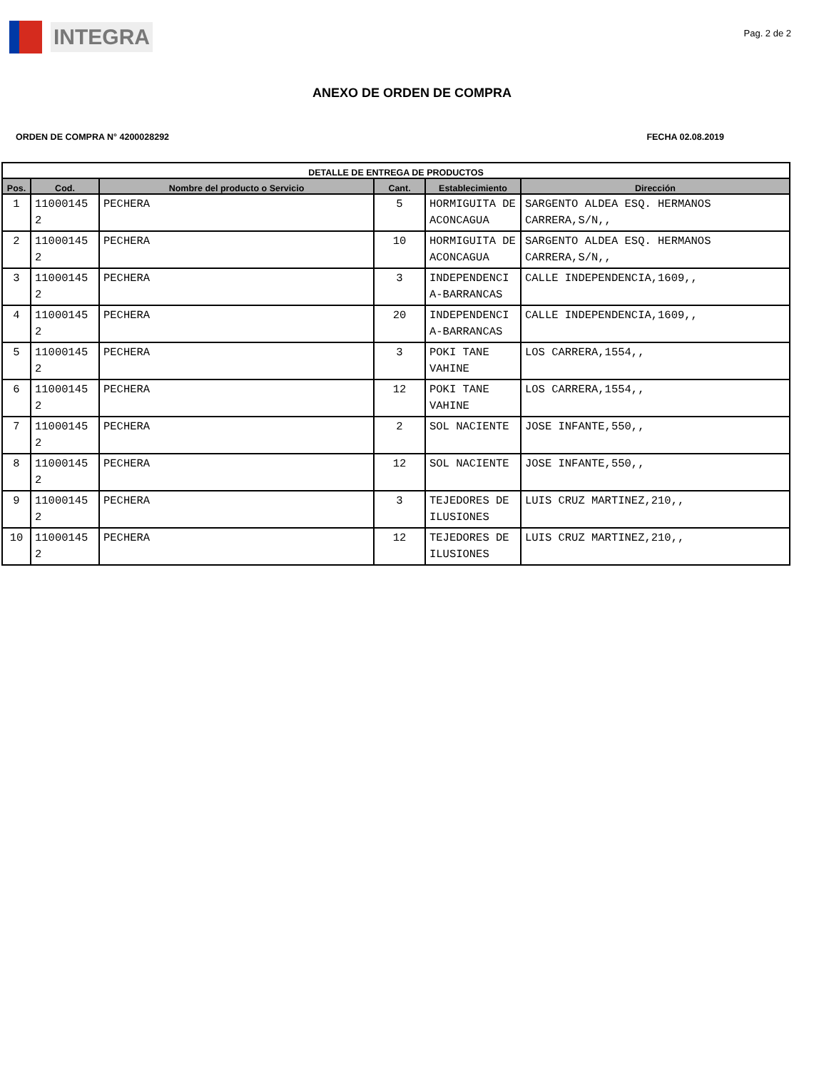INTEGRA
Pag. 2 de 2
ANEXO DE ORDEN DE COMPRA
ORDEN DE COMPRA N° 4200028292 FECHA 02.08.2019
| DETALLE DE ENTREGA DE PRODUCTOS | | | | | |
| --- | --- | --- | --- | --- | --- |
| Pos. | Cod. | Nombre del producto o Servicio | Cant. | Establecimiento | Dirección |
| 1 | 11000145 2 | PECHERA | 5 | HORMIGUITA DE ACONCAGUA | SARGENTO ALDEA ESQ. HERMANOS CARRERA,S/N,, |
| 2 | 11000145 2 | PECHERA | 10 | HORMIGUITA DE ACONCAGUA | SARGENTO ALDEA ESQ. HERMANOS CARRERA,S/N,, |
| 3 | 11000145 2 | PECHERA | 3 | INDEPENDENCI A-BARRANCAS | CALLE INDEPENDENCIA,1609,, |
| 4 | 11000145 2 | PECHERA | 20 | INDEPENDENCI A-BARRANCAS | CALLE INDEPENDENCIA,1609,, |
| 5 | 11000145 2 | PECHERA | 3 | POKI TANE VAHINE | LOS CARRERA,1554,, |
| 6 | 11000145 2 | PECHERA | 12 | POKI TANE VAHINE | LOS CARRERA,1554,, |
| 7 | 11000145 2 | PECHERA | 2 | SOL NACIENTE | JOSE INFANTE,550,, |
| 8 | 11000145 2 | PECHERA | 12 | SOL NACIENTE | JOSE INFANTE,550,, |
| 9 | 11000145 2 | PECHERA | 3 | TEJEDORES DE ILUSIONES | LUIS CRUZ MARTINEZ,210,, |
| 10 | 11000145 2 | PECHERA | 12 | TEJEDORES DE ILUSIONES | LUIS CRUZ MARTINEZ,210,, |